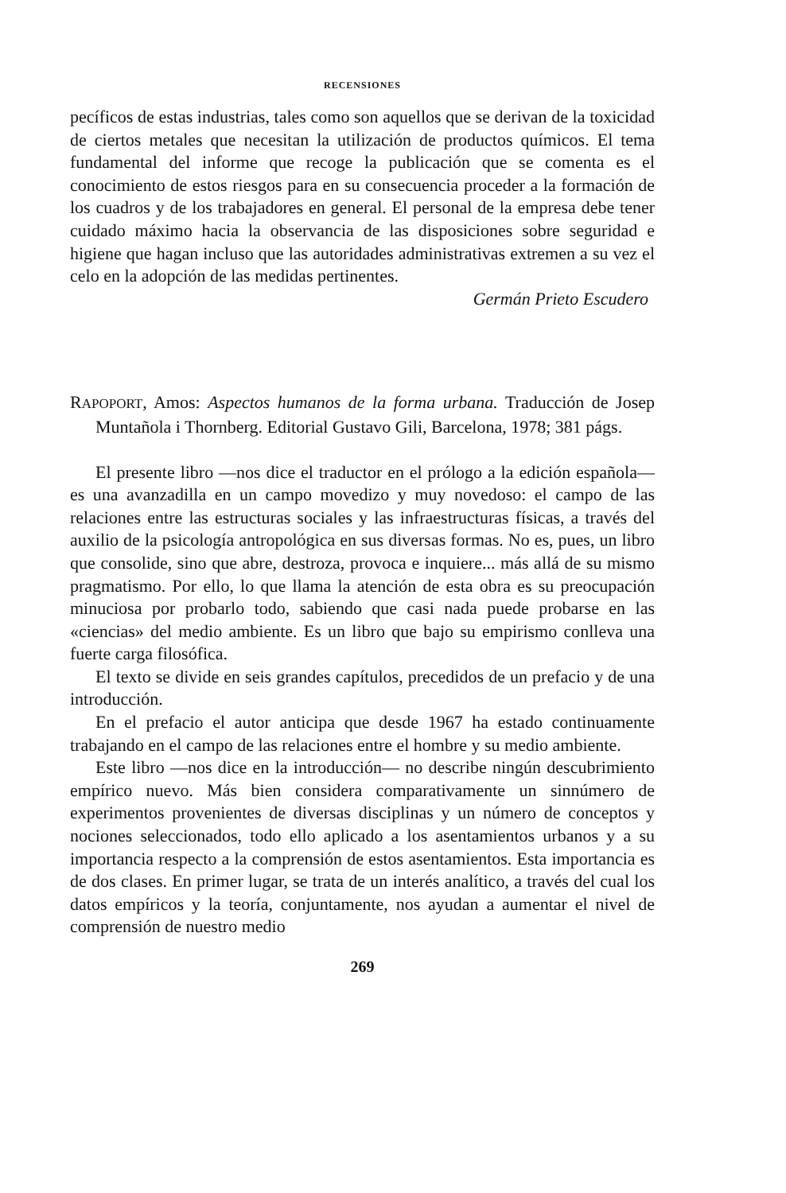RECENSIONES
pecíficos de estas industrias, tales como son aquellos que se derivan de la toxicidad de ciertos metales que necesitan la utilización de productos químicos. El tema fundamental del informe que recoge la publicación que se comenta es el conocimiento de estos riesgos para en su consecuencia proceder a la formación de los cuadros y de los trabajadores en general. El personal de la empresa debe tener cuidado máximo hacia la observancia de las disposiciones sobre seguridad e higiene que hagan incluso que las autoridades administrativas extremen a su vez el celo en la adopción de las medidas pertinentes.
Germán Prieto Escudero
RAPOPORT, Amos: Aspectos humanos de la forma urbana. Traducción de Josep Muntañola i Thornberg. Editorial Gustavo Gili, Barcelona, 1978; 381 págs.
El presente libro —nos dice el traductor en el prólogo a la edición española— es una avanzadilla en un campo movedizo y muy novedoso: el campo de las relaciones entre las estructuras sociales y las infraestructuras físicas, a través del auxilio de la psicología antropológica en sus diversas formas. No es, pues, un libro que consolide, sino que abre, destroza, provoca e inquiere... más allá de su mismo pragmatismo. Por ello, lo que llama la atención de esta obra es su preocupación minuciosa por probarlo todo, sabiendo que casi nada puede probarse en las «ciencias» del medio ambiente. Es un libro que bajo su empirismo conlleva una fuerte carga filosófica.
El texto se divide en seis grandes capítulos, precedidos de un prefacio y de una introducción.
En el prefacio el autor anticipa que desde 1967 ha estado continuamente trabajando en el campo de las relaciones entre el hombre y su medio ambiente.
Este libro —nos dice en la introducción— no describe ningún descubrimiento empírico nuevo. Más bien considera comparativamente un sinnúmero de experimentos provenientes de diversas disciplinas y un número de conceptos y nociones seleccionados, todo ello aplicado a los asentamientos urbanos y a su importancia respecto a la comprensión de estos asentamientos. Esta importancia es de dos clases. En primer lugar, se trata de un interés analítico, a través del cual los datos empíricos y la teoría, conjuntamente, nos ayudan a aumentar el nivel de comprensión de nuestro medio
269